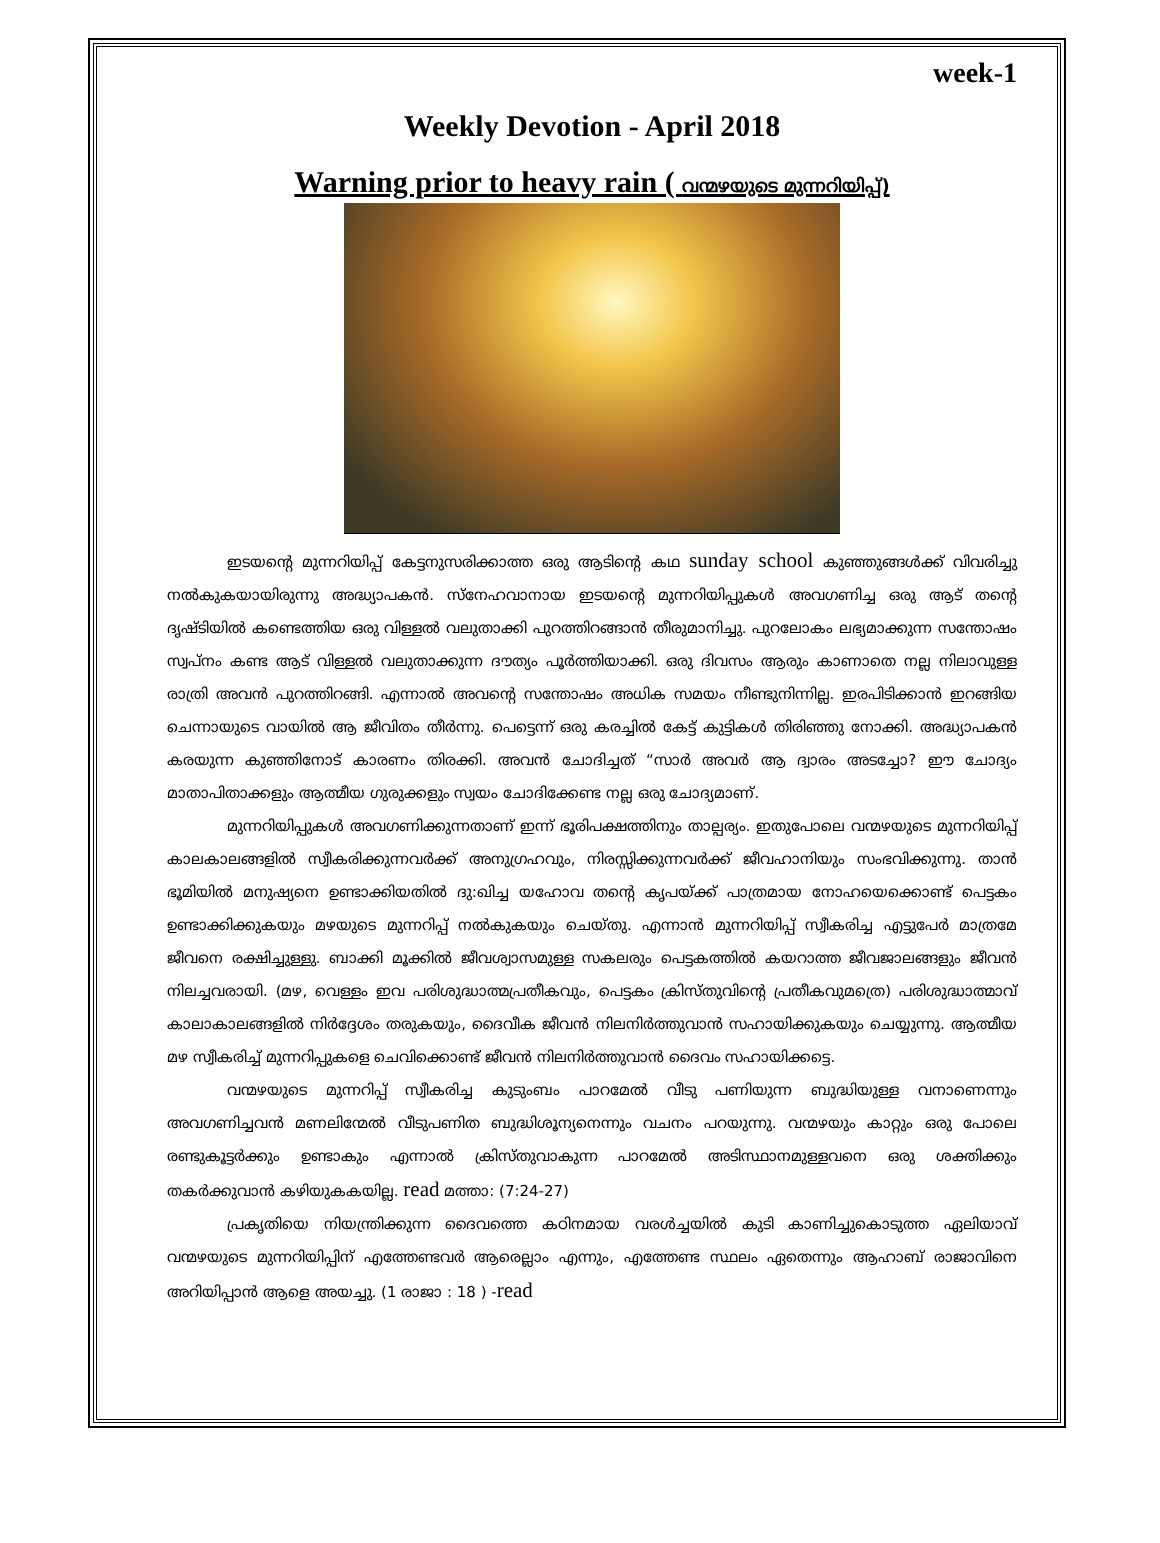week-1
Weekly Devotion - April 2018
Warning prior to heavy rain ( വന്മഴയുടെ മുന്നറിയിപ്പ്)
ഇടയന്റെ മുന്നറിയിപ്പ് കേട്ടനുസരിക്കാത്ത ഒരു ആടിന്റെ കഥ sunday school കുഞ്ഞുങ്ങൾക്ക് വിവരിച്ചു നൽകുകയായിരുന്നു അദ്ധ്യാപകൻ. സ്നേഹവാനായ ഇടയന്റെ മുന്നറിയിപ്പുകൾ അവഗണിച്ച ഒരു ആട് തന്റെ ദൃഷ്ടിയിൽ കണ്ടെത്തിയ ഒരു വിള്ളൽ വലുതാക്കി പുറത്തിറങ്ങാൻ തീരുമാനിച്ചു. പുറലോകം ലഭ്യമാക്കുന്ന സന്തോഷം സ്വപ്നം കണ്ട ആട് വിള്ളൽ വലുതാക്കുന്ന ദൗത്യം പൂർത്തിയാക്കി. ഒരു ദിവസം ആരും കാണാതെ നല്ല നിലാവുള്ള രാത്രി അവൻ പുറത്തിറങ്ങി. എന്നാൽ അവന്റെ സന്തോഷം അധിക സമയം നീണ്ടുനിന്നില്ല. ഇരപിടിക്കാൻ ഇറങ്ങിയ ചെന്നായുടെ വായിൽ ആ ജീവിതം തീർന്നു. പെട്ടെന്ന് ഒരു കരച്ചിൽ കേട്ട് കുട്ടികൾ തിരിഞ്ഞു നോക്കി. അദ്ധ്യാപകൻ കരയുന്ന കുഞ്ഞിനോട് കാരണം തിരക്കി. അവൻ ചോദിച്ചത് “സാർ അവർ ആ ദ്വാരം അടച്ചോ? ഈ ചോദ്യം മാതാപിതാക്കളും ആത്മീയ ഗുരുക്കളും സ്വയം ചോദിക്കേണ്ട നല്ല ഒരു ചോദ്യമാണ്.
മുന്നറിയിപ്പുകൾ അവഗണിക്കുന്നതാണ് ഇന്ന് ഭൂരിപക്ഷത്തിനും താല്പര്യം. ഇതുപോലെ വന്മഴയുടെ മുന്നറിയിപ്പ് കാലകാലങ്ങളിൽ സ്വീകരിക്കുന്നവർക്ക് അനുഗ്രഹവും, നിരസ്സിക്കുന്നവർക്ക് ജീവഹാനിയും സംഭവിക്കുന്നു. താൻ ഭൂമിയിൽ മനുഷ്യനെ ഉണ്ടാക്കിയതിൽ ദു:ഖിച്ച യഹോവ തന്റെ കൃപയ്ക്ക് പാത്രമായ നോഹയെക്കൊണ്ട് പെട്ടകം ഉണ്ടാക്കിക്കുകയും മഴയുടെ മുന്നറിപ്പ് നൽകുകയും ചെയ്തു. എന്നാൻ മുന്നറിയിപ്പ് സ്വീകരിച്ച എട്ടുപേർ മാത്രമേ ജീവനെ രക്ഷിച്ചുള്ളു. ബാക്കി മൂക്കിൽ ജീവശ്വാസമുള്ള സകലരും പെട്ടകത്തിൽ കയറാത്ത ജീവജാലങ്ങളും ജീവൻ നിലച്ചവരായി. (മഴ, വെള്ളം ഇവ പരിശുദ്ധാത്മപ്രതീകവും, പെട്ടകം ക്രിസ്തുവിന്റെ പ്രതീകവുമത്രെ) പരിശുദ്ധാത്മാവ് കാലാകാലങ്ങളിൽ നിർദ്ദേശം തരുകയും, ദൈവീക ജീവൻ നിലനിർത്തുവാൻ സഹായിക്കുകയും ചെയ്യുന്നു. ആത്മീയ മഴ സ്വീകരിച്ച് മുന്നറിപ്പുകളെ ചെവിക്കൊണ്ട് ജീവൻ നിലനിർത്തുവാൻ ദൈവം സഹായിക്കട്ടെ.
വന്മഴയുടെ മുന്നറിപ്പ് സ്വീകരിച്ച കുടുംബം പാറമേൽ വീടു പണിയുന്ന ബുദ്ധിയുള്ള വനാണെന്നും അവഗണിച്ചവൻ മണലിന്മേൽ വീടുപണിത ബുദ്ധിശൂന്യനെന്നും വചനം പറയുന്നു. വന്മഴയും കാറ്റും ഒരു പോലെ രണ്ടുകൂട്ടർക്കും ഉണ്ടാകും എന്നാൽ ക്രിസ്തുവാകുന്ന പാറമേൽ അടിസ്ഥാനമുള്ളവനെ ഒരു ശക്തിക്കും തകർക്കുവാൻ കഴിയുകകയില്ല. read മത്താ: (7:24-27)
പ്രകൃതിയെ നിയന്ത്രിക്കുന്ന ദൈവത്തെ കഠിനമായ വരൾച്ചയിൽ കുടി കാണിച്ചുകൊടുത്ത ഏലിയാവ് വന്മഴയുടെ മുന്നറിയിപ്പിന് എത്തേണ്ടവർ ആരെല്ലാം എന്നും, എത്തേണ്ട സ്ഥലം ഏതെന്നും ആഹാബ് രാജാവിനെ അറിയിപ്പാൻ ആളെ അയച്ചു. (1 രാജാ : 18 ) -read